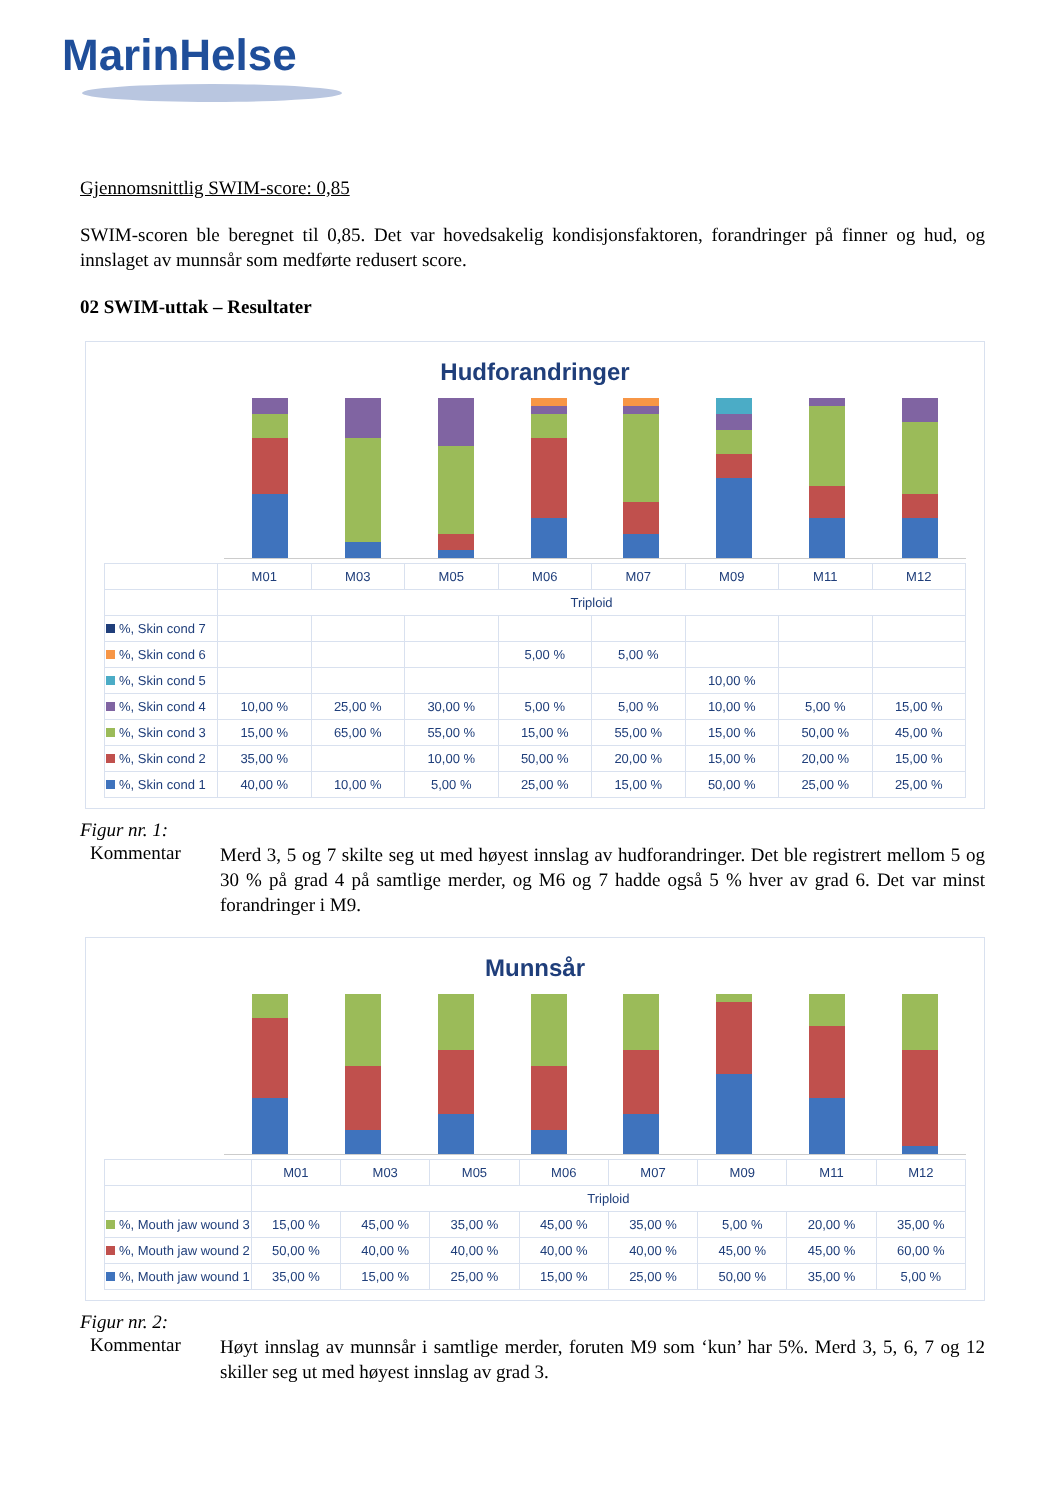MarinHelse
Gjennomsnittlig SWIM-score: 0,85
SWIM-scoren ble beregnet til 0,85. Det var hovedsakelig kondisjonsfaktoren, forandringer på finner og hud, og innslaget av munnsår som medførte redusert score.
02 SWIM-uttak – Resultater
Hudforandringer
| | M01 | M03 | M05 | M06 | M07 | M09 | M11 | M12 |
| | Triploid | | | | | | | |
| %, Skin cond 7 | | | | | | | | |
| %, Skin cond 6 | | | | 5,00 % | 5,00 % | | | |
| %, Skin cond 5 | | | | | | 10,00 % | | |
| %, Skin cond 4 | 10,00 % | 25,00 % | 30,00 % | 5,00 % | 5,00 % | 10,00 % | 5,00 % | 15,00 % |
| %, Skin cond 3 | 15,00 % | 65,00 % | 55,00 % | 15,00 % | 55,00 % | 15,00 % | 50,00 % | 45,00 % |
| %, Skin cond 2 | 35,00 % | | 10,00 % | 50,00 % | 20,00 % | 15,00 % | 20,00 % | 15,00 % |
| %, Skin cond 1 | 40,00 % | 10,00 % | 5,00 % | 25,00 % | 15,00 % | 50,00 % | 25,00 % | 25,00 % |
Figur nr. 1:
Kommentar
Merd 3, 5 og 7 skilte seg ut med høyest innslag av hudforandringer. Det ble registrert mellom 5 og 30 % på grad 4 på samtlige merder, og M6 og 7 hadde også 5 % hver av grad 6. Det var minst forandringer i M9.
Munnsår
| | M01 | M03 | M05 | M06 | M07 | M09 | M11 | M12 |
| | Triploid | | | | | | | |
| %, Mouth jaw wound 3 | 15,00 % | 45,00 % | 35,00 % | 45,00 % | 35,00 % | 5,00 % | 20,00 % | 35,00 % |
| %, Mouth jaw wound 2 | 50,00 % | 40,00 % | 40,00 % | 40,00 % | 40,00 % | 45,00 % | 45,00 % | 60,00 % |
| %, Mouth jaw wound 1 | 35,00 % | 15,00 % | 25,00 % | 15,00 % | 25,00 % | 50,00 % | 35,00 % | 5,00 % |
Figur nr. 2:
Kommentar
Høyt innslag av munnsår i samtlige merder, foruten M9 som ‘kun’ har 5%. Merd 3, 5, 6, 7 og 12 skiller seg ut med høyest innslag av grad 3.